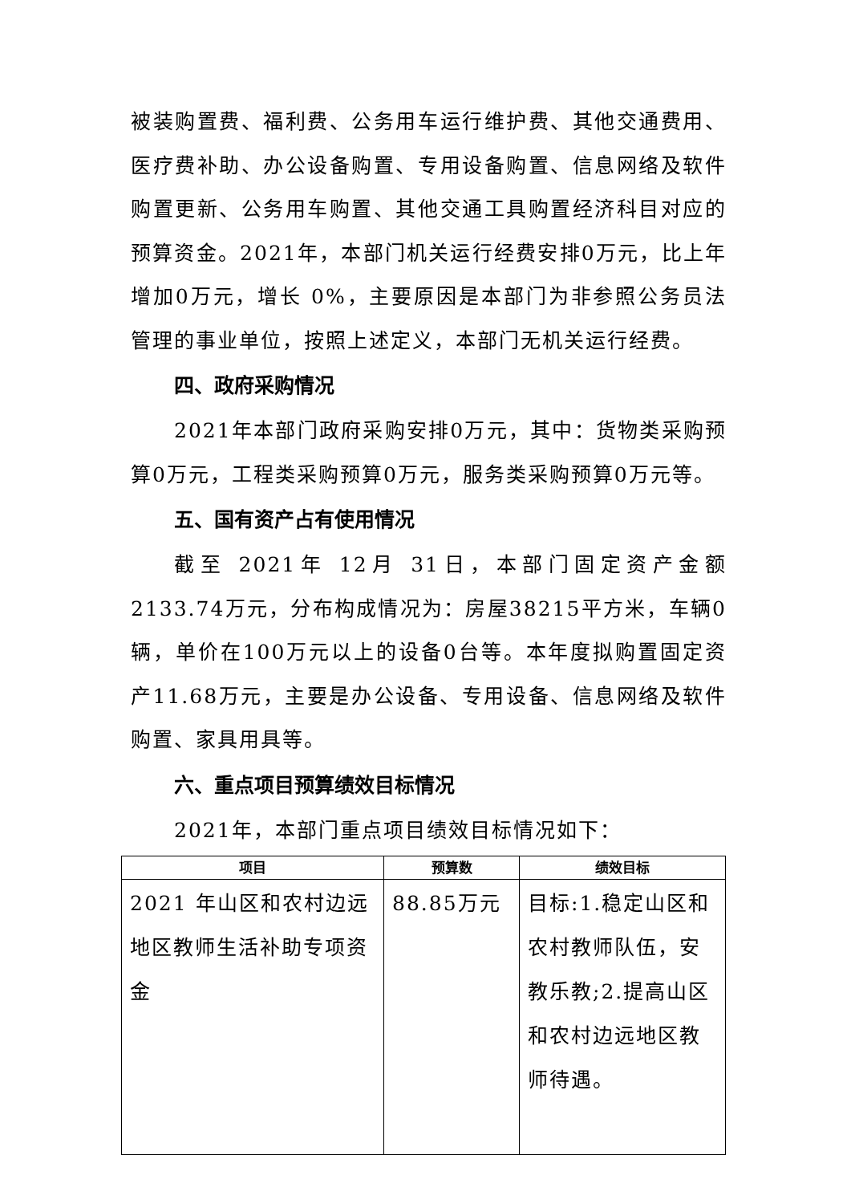被装购置费、福利费、公务用车运行维护费、其他交通费用、医疗费补助、办公设备购置、专用设备购置、信息网络及软件购置更新、公务用车购置、其他交通工具购置经济科目对应的预算资金。2021年，本部门机关运行经费安排0万元，比上年增加0万元，增长 0%，主要原因是本部门为非参照公务员法管理的事业单位，按照上述定义，本部门无机关运行经费。
四、政府采购情况
2021年本部门政府采购安排0万元，其中：货物类采购预算0万元，工程类采购预算0万元，服务类采购预算0万元等。
五、国有资产占有使用情况
截至 2021年 12月 31日，本部门固定资产金额 2133.74万元，分布构成情况为：房屋38215平方米，车辆0辆，单价在100万元以上的设备0台等。本年度拟购置固定资产11.68万元，主要是办公设备、专用设备、信息网络及软件购置、家具用具等。
六、重点项目预算绩效目标情况
2021年，本部门重点项目绩效目标情况如下：
| 项目 | 预算数 | 绩效目标 |
| --- | --- | --- |
| 2021 年山区和农村边远地区教师生活补助专项资金 | 88.85万元 | 目标:1.稳定山区和农村教师队伍，安教乐教;2.提高山区和农村边远地区教师待遇。 |